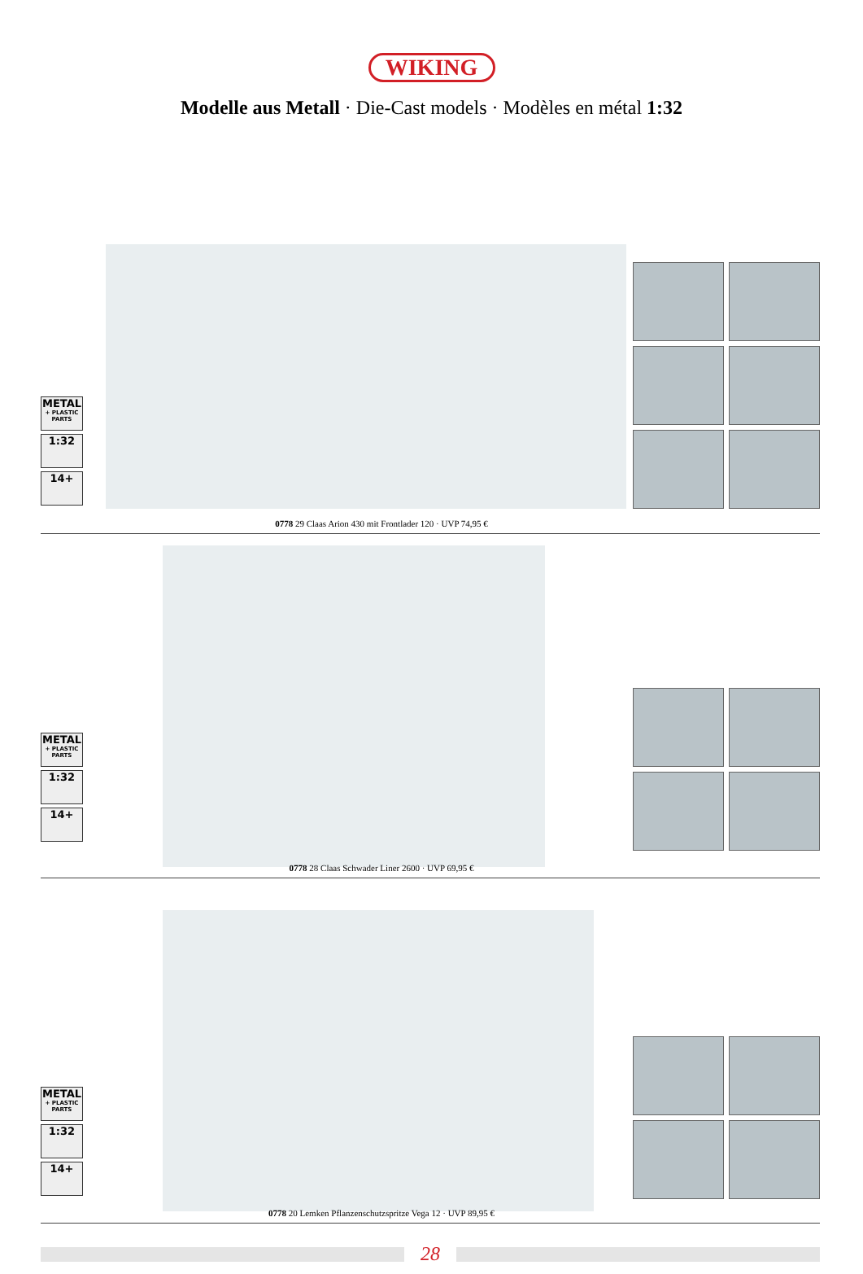WIKING
Modelle aus Metall · Die-Cast models · Modèles en métal 1:32
METAL
+ PLASTIC PARTS
1:32
14+
0778 29 Claas Arion 430 mit Frontlader 120 · UVP 74,95 €
METAL
+ PLASTIC PARTS
1:32
14+
0778 28 Claas Schwader Liner 2600 · UVP 69,95 €
METAL
+ PLASTIC PARTS
1:32
14+
0778 20 Lemken Pflanzenschutzspritze Vega 12 · UVP 89,95 €
28